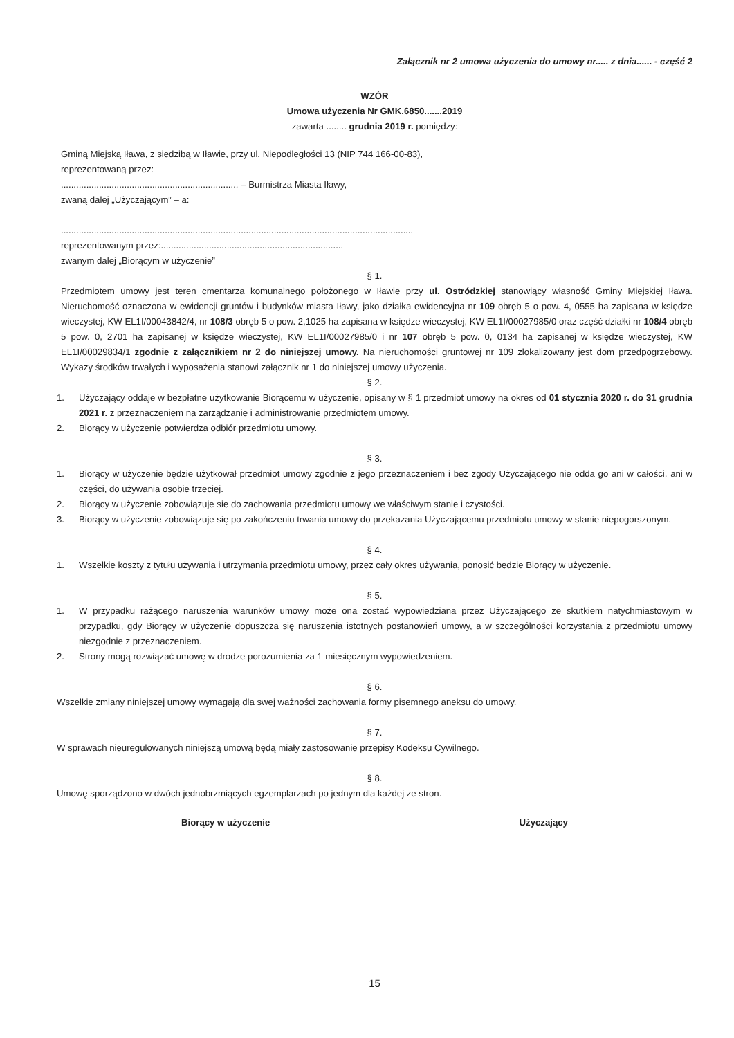Załącznik nr 2 umowa użyczenia do umowy nr..... z dnia...... - część 2
WZÓR
Umowa użyczenia Nr GMK.6850.......2019
zawarta ........ grudnia 2019 r. pomiędzy:
Gminą Miejską Iława, z siedzibą w Iławie, przy ul. Niepodległości 13 (NIP 744 166-00-83),
reprezentowaną przez:
...................................................................... – Burmistrza Miasta Iławy,
zwaną dalej „Użyczającym” – a:
...........................................................................................................................................
reprezentowanym przez:........................................................................
zwanym dalej „Biorącym w użyczenie”
§ 1.
Przedmiotem umowy jest teren cmentarza komunalnego położonego w Iławie przy ul. Ostródzkiej stanowiący własność Gminy Miejskiej Iława. Nieruchomość oznaczona w ewidencji gruntów i budynków miasta Iławy, jako działka ewidencyjna nr 109 obręb 5 o pow. 4, 0555 ha zapisana w księdze wieczystej, KW EL1I/00043842/4, nr 108/3 obręb 5 o pow. 2,1025 ha zapisana w księdze wieczystej, KW EL1I/00027985/0 oraz część działki nr 108/4 obręb 5 pow. 0, 2701 ha zapisanej w księdze wieczystej, KW EL1I/00027985/0 i nr 107 obręb 5 pow. 0, 0134 ha zapisanej w księdze wieczystej, KW EL1I/00029834/1 zgodnie z załącznikiem nr 2 do niniejszej umowy. Na nieruchomości gruntowej nr 109 zlokalizowany jest dom przedpogrzebowy. Wykazy środków trwałych i wyposażenia stanowi załącznik nr 1 do niniejszej umowy użyczenia.
§ 2.
1. Użyczający oddaje w bezpłatne użytkowanie Biorącemu w użyczenie, opisany w § 1 przedmiot umowy na okres od 01 stycznia 2020 r. do 31 grudnia 2021 r. z przeznaczeniem na zarządzanie i administrowanie przedmiotem umowy.
2. Biorący w użyczenie potwierdza odbiór przedmiotu umowy.
§ 3.
1. Biorący w użyczenie będzie użytkował przedmiot umowy zgodnie z jego przeznaczeniem i bez zgody Użyczającego nie odda go ani w całości, ani w części, do używania osobie trzeciej.
2. Biorący w użyczenie zobowiązuje się do zachowania przedmiotu umowy we właściwym stanie i czystości.
3. Biorący w użyczenie zobowiązuje się po zakończeniu trwania umowy do przekazania Użyczającemu przedmiotu umowy w stanie niepogorszonym.
§ 4.
1. Wszelkie koszty z tytułu używania i utrzymania przedmiotu umowy, przez cały okres używania, ponosić będzie Biorący w użyczenie.
§ 5.
1. W przypadku rażącego naruszenia warunków umowy może ona zostać wypowiedziana przez Użyczającego ze skutkiem natychmiastowym w przypadku, gdy Biorący w użyczenie dopuszcza się naruszenia istotnych postanowień umowy, a w szczególności korzystania z przedmiotu umowy niezgodnie z przeznaczeniem.
2. Strony mogą rozwiązać umowę w drodze porozumienia za 1-miesięcznym wypowiedzeniem.
§ 6.
Wszelkie zmiany niniejszej umowy wymagają dla swej ważności zachowania formy pisemnego aneksu do umowy.
§ 7.
W sprawach nieuregulowanych niniejszą umową będą miały zastosowanie przepisy Kodeksu Cywilnego.
§ 8.
Umowę sporządzono w dwóch jednobrzmiących egzemplarzach po jednym dla każdej ze stron.
Biorący w użyczenie Użyczający
15